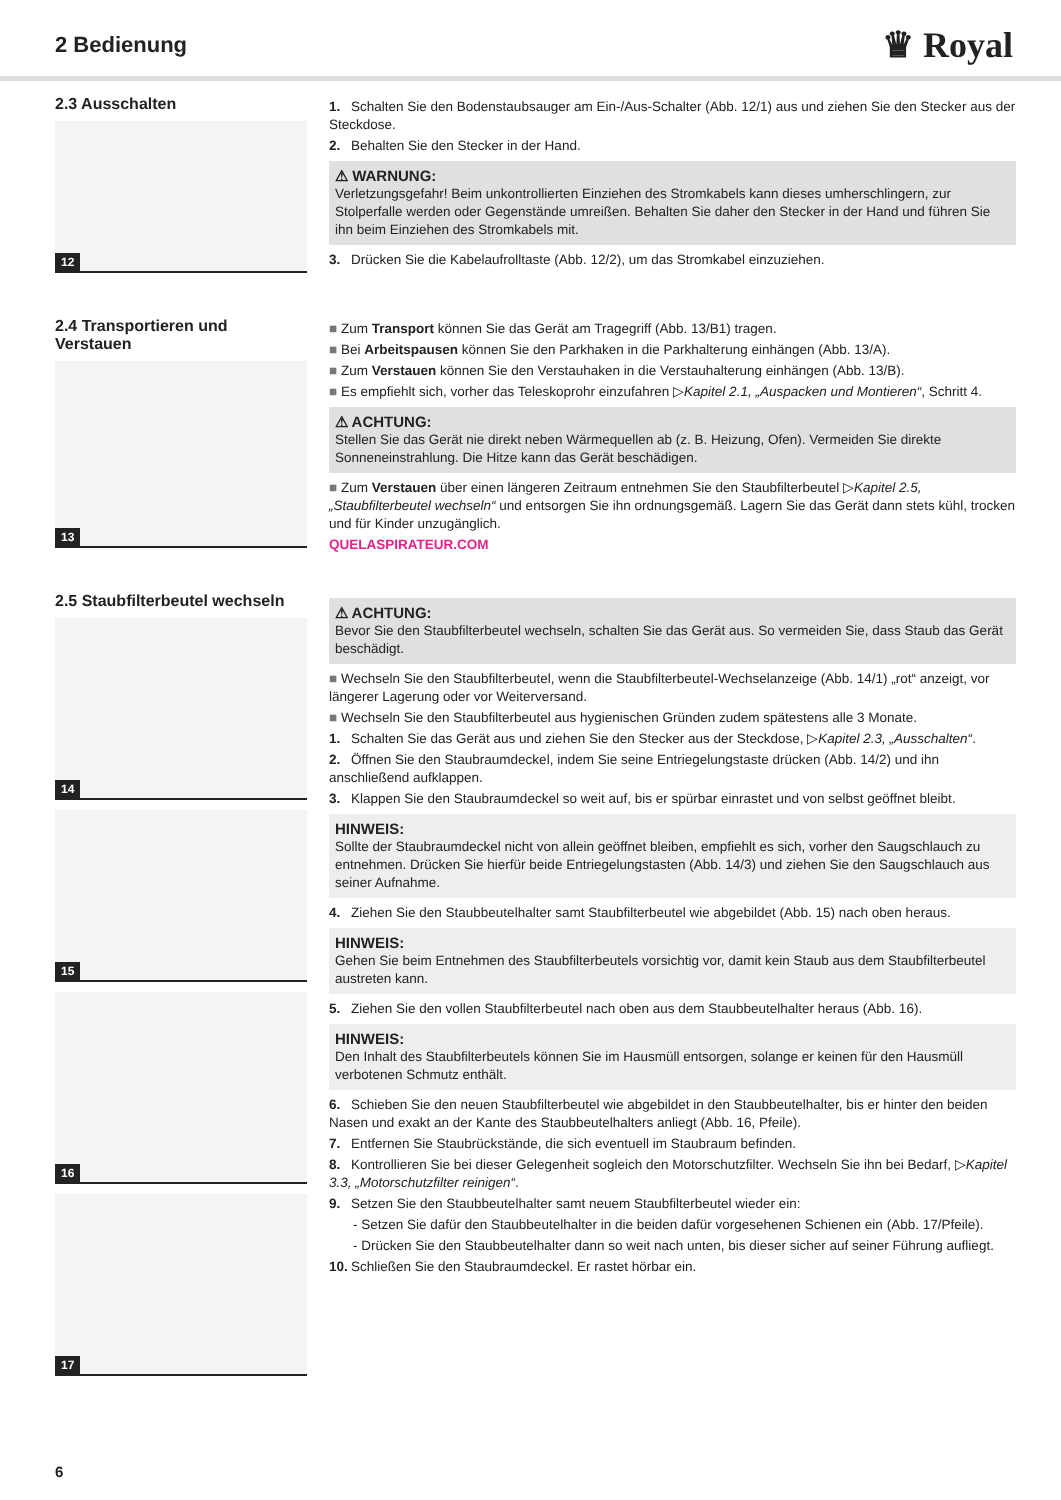2 Bedienung
♛ Royal
2.3 Ausschalten
12
1. Schalten Sie den Bodenstaubsauger am Ein-/Aus-Schalter (Abb. 12/1) aus und ziehen Sie den Stecker aus der Steckdose.
2. Behalten Sie den Stecker in der Hand.
⚠ WARNUNG:
Verletzungsgefahr! Beim unkontrollierten Einziehen des Stromkabels kann dieses umherschlingern, zur Stolperfalle werden oder Gegenstände umreißen. Behalten Sie daher den Stecker in der Hand und führen Sie ihn beim Einziehen des Stromkabels mit.
3. Drücken Sie die Kabelaufrolltaste (Abb. 12/2), um das Stromkabel einzuziehen.
2.4 Transportieren und Verstauen
13
■ Zum Transport können Sie das Gerät am Tragegriff (Abb. 13/B1) tragen.
■ Bei Arbeitspausen können Sie den Parkhaken in die Parkhalterung einhängen (Abb. 13/A).
■ Zum Verstauen können Sie den Verstauhaken in die Verstauhalterung einhängen (Abb. 13/B).
■ Es empfiehlt sich, vorher das Teleskoprohr einzufahren ▷Kapitel 2.1, „Auspacken und Montieren“, Schritt 4.
⚠ ACHTUNG:
Stellen Sie das Gerät nie direkt neben Wärmequellen ab (z. B. Heizung, Ofen). Vermeiden Sie direkte Sonneneinstrahlung. Die Hitze kann das Gerät beschädigen.
■ Zum Verstauen über einen längeren Zeitraum entnehmen Sie den Staubfilterbeutel ▷Kapitel 2.5, „Staubfilterbeutel wechseln“ und entsorgen Sie ihn ordnungsgemäß. Lagern Sie das Gerät dann stets kühl, trocken und für Kinder unzugänglich.
QUELASPIRATEUR.COM
2.5 Staubfilterbeutel wechseln
14
15
16
17
⚠ ACHTUNG:
Bevor Sie den Staubfilterbeutel wechseln, schalten Sie das Gerät aus. So vermeiden Sie, dass Staub das Gerät beschädigt.
■ Wechseln Sie den Staubfilterbeutel, wenn die Staubfilterbeutel-Wechselanzeige (Abb. 14/1) „rot“ anzeigt, vor längerer Lagerung oder vor Weiterversand.
■ Wechseln Sie den Staubfilterbeutel aus hygienischen Gründen zudem spätestens alle 3 Monate.
1. Schalten Sie das Gerät aus und ziehen Sie den Stecker aus der Steckdose, ▷Kapitel 2.3, „Ausschalten“.
2. Öffnen Sie den Staubraumdeckel, indem Sie seine Entriegelungstaste drücken (Abb. 14/2) und ihn anschließend aufklappen.
3. Klappen Sie den Staubraumdeckel so weit auf, bis er spürbar einrastet und von selbst geöffnet bleibt.
HINWEIS:
Sollte der Staubraumdeckel nicht von allein geöffnet bleiben, empfiehlt es sich, vorher den Saugschlauch zu entnehmen. Drücken Sie hierfür beide Entriegelungstasten (Abb. 14/3) und ziehen Sie den Saugschlauch aus seiner Aufnahme.
4. Ziehen Sie den Staubbeutelhalter samt Staubfilterbeutel wie abgebildet (Abb. 15) nach oben heraus.
HINWEIS:
Gehen Sie beim Entnehmen des Staubfilterbeutels vorsichtig vor, damit kein Staub aus dem Staubfilterbeutel austreten kann.
5. Ziehen Sie den vollen Staubfilterbeutel nach oben aus dem Staubbeutelhalter heraus (Abb. 16).
HINWEIS:
Den Inhalt des Staubfilterbeutels können Sie im Hausmüll entsorgen, solange er keinen für den Hausmüll verbotenen Schmutz enthält.
6. Schieben Sie den neuen Staubfilterbeutel wie abgebildet in den Staubbeutelhalter, bis er hinter den beiden Nasen und exakt an der Kante des Staubbeutelhalters anliegt (Abb. 16, Pfeile).
7. Entfernen Sie Staubrückstände, die sich eventuell im Staubraum befinden.
8. Kontrollieren Sie bei dieser Gelegenheit sogleich den Motorschutzfilter. Wechseln Sie ihn bei Bedarf, ▷Kapitel 3.3, „Motorschutzfilter reinigen“.
9. Setzen Sie den Staubbeutelhalter samt neuem Staubfilterbeutel wieder ein:
- Setzen Sie dafür den Staubbeutelhalter in die beiden dafür vorgesehenen Schienen ein (Abb. 17/Pfeile).
- Drücken Sie den Staubbeutelhalter dann so weit nach unten, bis dieser sicher auf seiner Führung aufliegt.
10. Schließen Sie den Staubraumdeckel. Er rastet hörbar ein.
6